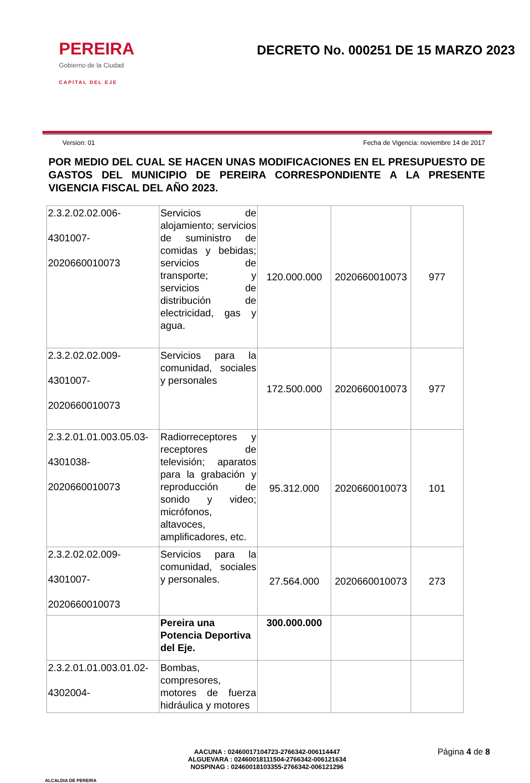PEREIRA
Gobierno de la Ciudad
CAPITAL DEL EJE
DECRETO No. 000251 DE 15 MARZO 2023
Version: 01 Fecha de Vigencia: noviembre 14 de 2017
POR MEDIO DEL CUAL SE HACEN UNAS MODIFICACIONES EN EL PRESUPUESTO DE GASTOS DEL MUNICIPIO DE PEREIRA CORRESPONDIENTE A LA PRESENTE VIGENCIA FISCAL DEL AÑO 2023.
| 2.3.2.02.02.006- 4301007- 2020660010073 | Servicios de alojamiento; servicios de suministro de comidas y bebidas; servicios de transporte; y servicios de distribución de electricidad, gas y agua. | 120.000.000 | 2020660010073 | 977 |
| 2.3.2.02.02.009- 4301007- 2020660010073 | Servicios para la comunidad, sociales y personales | 172.500.000 | 2020660010073 | 977 |
| 2.3.2.01.01.003.05.03- 4301038- 2020660010073 | Radiorreceptores y receptores de televisión; aparatos para la grabación y reproducción de sonido y video; micrófonos, altavoces, amplificadores, etc. | 95.312.000 | 2020660010073 | 101 |
| 2.3.2.02.02.009- 4301007- 2020660010073 | Servicios para la comunidad, sociales y personales. | 27.564.000 | 2020660010073 | 273 |
| | Pereira una Potencia Deportiva del Eje. | 300.000.000 | | |
| 2.3.2.01.01.003.01.02- 4302004- | Bombas, compresores, motores de fuerza hidráulica y motores | | | |
ALCALDIA DE PEREIRA
AACUNA : 02460017104723-2766342-006114447
ALGUEVARA : 02460018111504-2766342-006121634
NOSPINAG : 02460018103355-2766342-006121296
Página 4 de 8